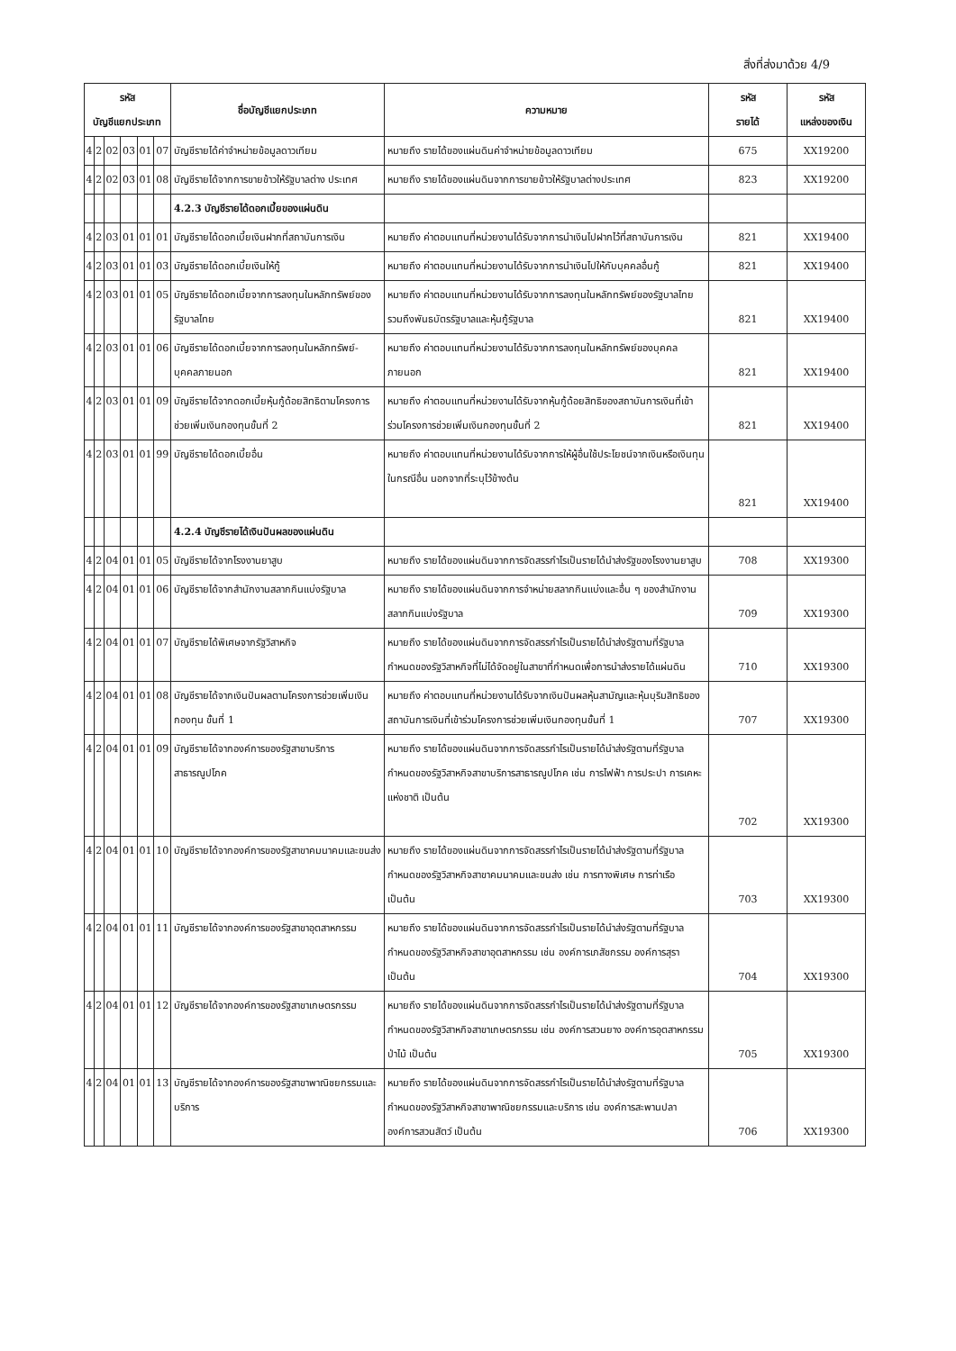สิ่งที่ส่งมาด้วย 4/9
| รหัส บัญชีแยกประเภท | | | | | | ชื่อบัญชีแยกประเภท | ความหมาย | รหัส รายได้ | รหัส แหล่งของเงิน |
| --- | --- | --- | --- | --- | --- | --- | --- | --- | --- |
| 4 | 2 | 02 | 03 | 01 | 07 | บัญชีรายได้ค่าจำหน่ายข้อมูลดาวเทียม | หมายถึง รายได้ของแผ่นดินค่าจำหน่ายข้อมูลดาวเทียม | 675 | XX19200 |
| 4 | 2 | 02 | 03 | 01 | 08 | บัญชีรายได้จากการขายข้าวให้รัฐบาลต่าง ประเทศ | หมายถึง รายได้ของแผ่นดินจากการขายข้าวให้รัฐบาลต่างประเทศ | 823 | XX19200 |
| | | | | | | 4.2.3 บัญชีรายได้ดอกเบี้ยของแผ่นดิน | | | |
| 4 | 2 | 03 | 01 | 01 | 01 | บัญชีรายได้ดอกเบี้ยเงินฝากที่สถาบันการเงิน | หมายถึง ค่าตอบแทนที่หน่วยงานได้รับจากการนำเงินไปฝากไว้ที่สถาบันการเงิน | 821 | XX19400 |
| 4 | 2 | 03 | 01 | 01 | 03 | บัญชีรายได้ดอกเบี้ยเงินให้กู้ | หมายถึง ค่าตอบแทนที่หน่วยงานได้รับจากการนำเงินไปให้กับบุคคลอื่นกู้ | 821 | XX19400 |
| 4 | 2 | 03 | 01 | 01 | 05 | บัญชีรายได้ดอกเบี้ยจากการลงทุนในหลักทรัพย์ของรัฐบาลไทย | หมายถึง ค่าตอบแทนที่หน่วยงานได้รับจากการลงทุนในหลักทรัพย์ของรัฐบาลไทย รวมถึงพันธบัตรรัฐบาลและหุ้นกู้รัฐบาล | 821 | XX19400 |
| 4 | 2 | 03 | 01 | 01 | 06 | บัญชีรายได้ดอกเบี้ยจากการลงทุนในหลักทรัพย์-บุคคลภายนอก | หมายถึง ค่าตอบแทนที่หน่วยงานได้รับจากการลงทุนในหลักทรัพย์ของบุคคลภายนอก | 821 | XX19400 |
| 4 | 2 | 03 | 01 | 01 | 09 | บัญชีรายได้จากดอกเบี้ยหุ้นกู้ด้อยสิทธิตามโครงการช่วยเพิ่มเงินกองทุนขั้นที่ 2 | หมายถึง ค่าตอบแทนที่หน่วยงานได้รับจากหุ้นกู้ด้อยสิทธิของสถาบันการเงินที่เข้าร่วมโครงการช่วยเพิ่มเงินกองทุนขั้นที่ 2 | 821 | XX19400 |
| 4 | 2 | 03 | 01 | 01 | 99 | บัญชีรายได้ดอกเบี้ยอื่น | หมายถึง ค่าตอบแทนที่หน่วยงานได้รับจากการให้ผู้อื่นใช้ประโยชน์จากเงินหรือเงินทุนในกรณีอื่น นอกจากที่ระบุไว้ข้างต้น | 821 | XX19400 |
| | | | | | | 4.2.4 บัญชีรายได้เงินปันผลของแผ่นดิน | | | |
| 4 | 2 | 04 | 01 | 01 | 05 | บัญชีรายได้จากโรงงานยาสูบ | หมายถึง รายได้ของแผ่นดินจากการจัดสรรกำไรเป็นรายได้นำส่งรัฐของโรงงานยาสูบ | 708 | XX19300 |
| 4 | 2 | 04 | 01 | 01 | 06 | บัญชีรายได้จากสำนักงานสลากกินแบ่งรัฐบาล | หมายถึง รายได้ของแผ่นดินจากการจำหน่ายสลากกินแบ่งและอื่น ๆ ของสำนักงานสลากกินแบ่งรัฐบาล | 709 | XX19300 |
| 4 | 2 | 04 | 01 | 01 | 07 | บัญชีรายได้พิเศษจากรัฐวิสาหกิจ | หมายถึง รายได้ของแผ่นดินจากการจัดสรรกำไรเป็นรายได้นำส่งรัฐตามที่รัฐบาลกำหนดของรัฐวิสาหกิจที่ไม่ได้จัดอยู่ในสาขาที่กำหนดเพื่อการนำส่งรายได้แผ่นดิน | 710 | XX19300 |
| 4 | 2 | 04 | 01 | 01 | 08 | บัญชีรายได้จากเงินปันผลตามโครงการช่วยเพิ่มเงินกองทุน ขั้นที่ 1 | หมายถึง ค่าตอบแทนที่หน่วยงานได้รับจากเงินปันผลหุ้นสามัญและหุ้นบุริมสิทธิของสถาบันการเงินที่เข้าร่วมโครงการช่วยเพิ่มเงินกองทุนขั้นที่ 1 | 707 | XX19300 |
| 4 | 2 | 04 | 01 | 01 | 09 | บัญชีรายได้จากองค์การของรัฐสาขาบริการสาธารณูปโภค | หมายถึง รายได้ของแผ่นดินจากการจัดสรรกำไรเป็นรายได้นำส่งรัฐตามที่รัฐบาลกำหนดของรัฐวิสาหกิจสาขาบริการสาธารณูปโภค เช่น การไฟฟ้า การประปา การเคหะแห่งชาติ เป็นต้น | 702 | XX19300 |
| 4 | 2 | 04 | 01 | 01 | 10 | บัญชีรายได้จากองค์การของรัฐสาขาคมนาคมและขนส่ง | หมายถึง รายได้ของแผ่นดินจากการจัดสรรกำไรเป็นรายได้นำส่งรัฐตามที่รัฐบาลกำหนดของรัฐวิสาหกิจสาขาคมนาคมและขนส่ง เช่น การทางพิเศษ การท่าเรือ เป็นต้น | 703 | XX19300 |
| 4 | 2 | 04 | 01 | 01 | 11 | บัญชีรายได้จากองค์การของรัฐสาขาอุตสาหกรรม | หมายถึง รายได้ของแผ่นดินจากการจัดสรรกำไรเป็นรายได้นำส่งรัฐตามที่รัฐบาลกำหนดของรัฐวิสาหกิจสาขาอุตสาหกรรม เช่น องค์การเภสัชกรรม องค์การสุรา เป็นต้น | 704 | XX19300 |
| 4 | 2 | 04 | 01 | 01 | 12 | บัญชีรายได้จากองค์การของรัฐสาขาเกษตรกรรม | หมายถึง รายได้ของแผ่นดินจากการจัดสรรกำไรเป็นรายได้นำส่งรัฐตามที่รัฐบาลกำหนดของรัฐวิสาหกิจสาขาเกษตรกรรม เช่น องค์การสวนยาง องค์การอุตสาหกรรมป่าไม้ เป็นต้น | 705 | XX19300 |
| 4 | 2 | 04 | 01 | 01 | 13 | บัญชีรายได้จากองค์การของรัฐสาขาพาณิชยกรรมและบริการ | หมายถึง รายได้ของแผ่นดินจากการจัดสรรกำไรเป็นรายได้นำส่งรัฐตามที่รัฐบาลกำหนดของรัฐวิสาหกิจสาขาพาณิชยกรรมและบริการ เช่น องค์การสะพานปลา องค์การสวนสัตว์ เป็นต้น | 706 | XX19300 |